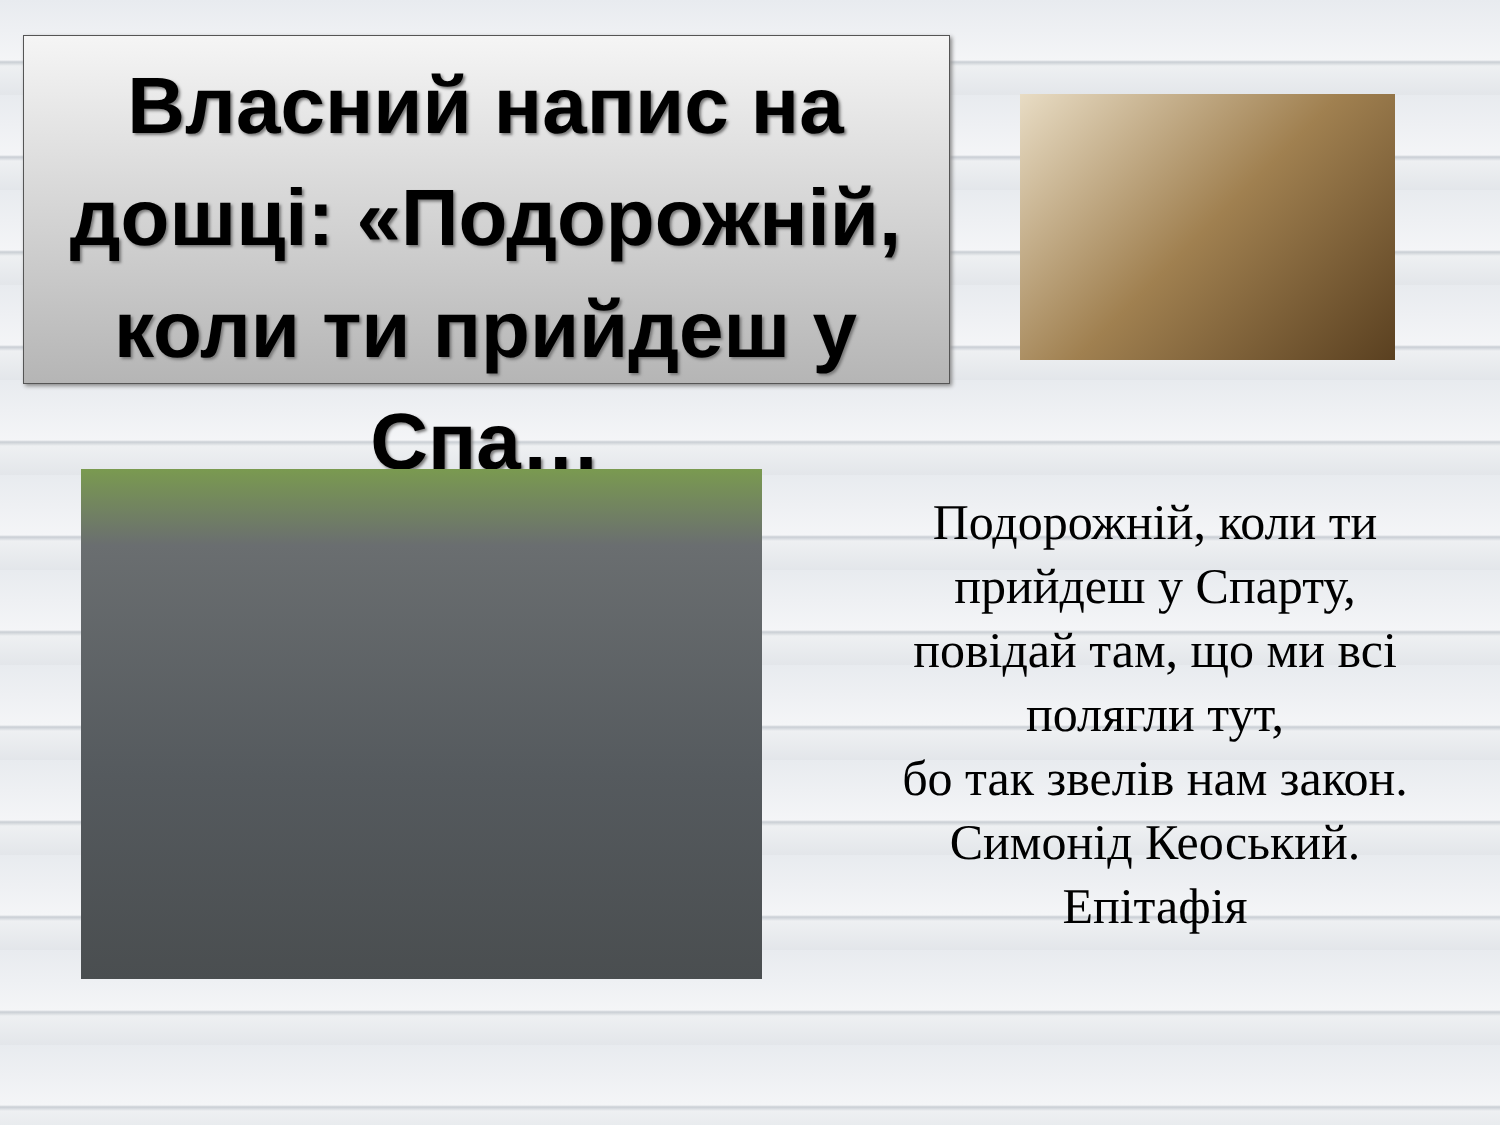Власний напис на дошці: «Подорожній, коли ти прийдеш у Спа…
Подорожній, коли ти прийдеш у Спарту,
повідай там, що ми всі полягли тут,
бо так звелів нам закон.
Симонід Кеоський.
Епітафія